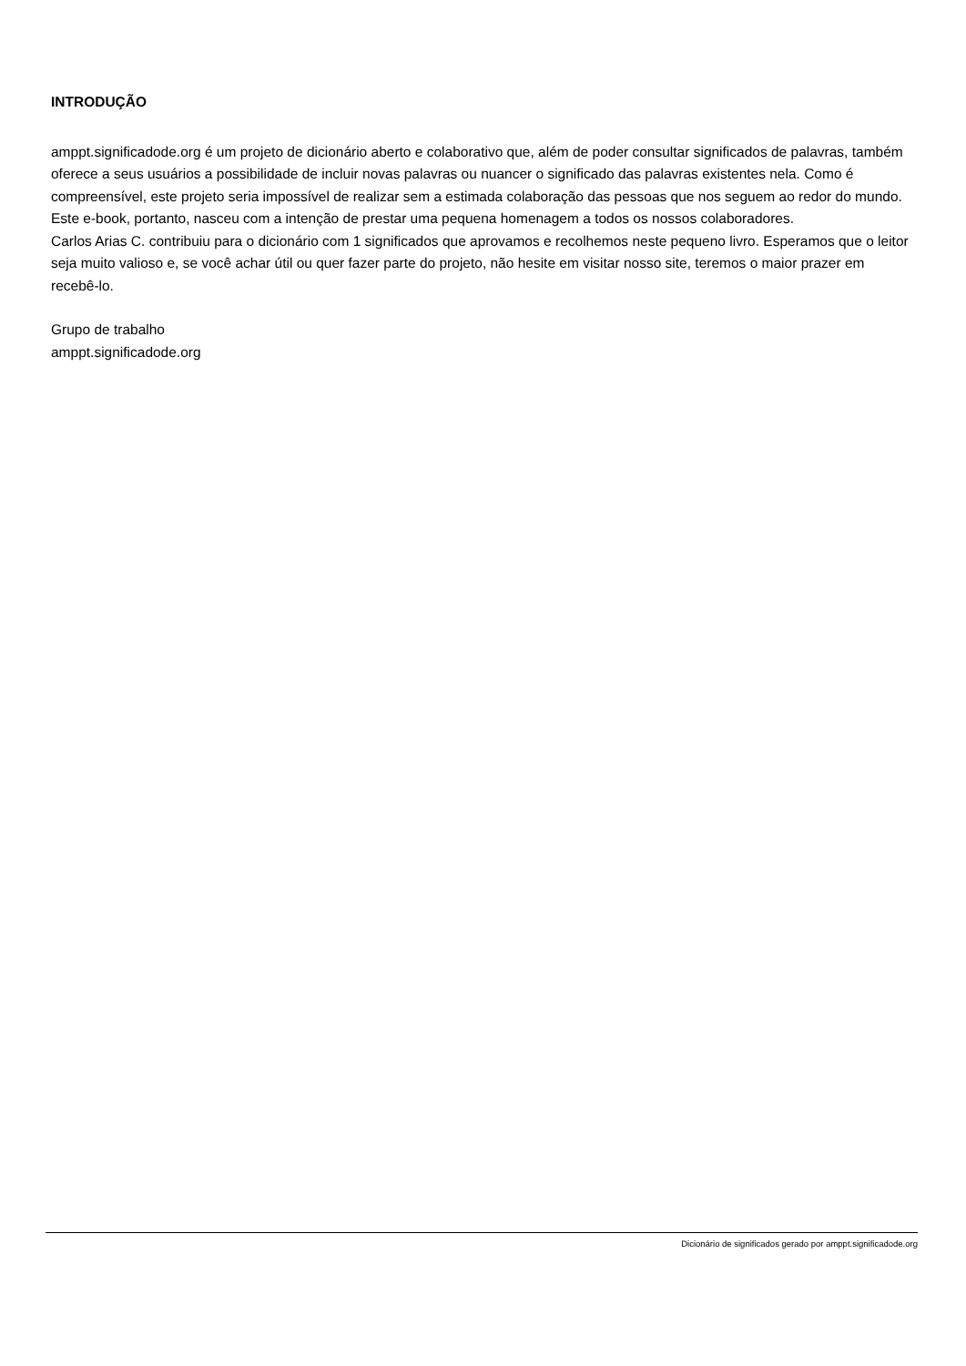INTRODUÇÃO
amppt.significadode.org é um projeto de dicionário aberto e colaborativo que, além de poder consultar significados de palavras, também oferece a seus usuários a possibilidade de incluir novas palavras ou nuancer o significado das palavras existentes nela. Como é compreensível, este projeto seria impossível de realizar sem a estimada colaboração das pessoas que nos seguem ao redor do mundo. Este e-book, portanto, nasceu com a intenção de prestar uma pequena homenagem a todos os nossos colaboradores.
Carlos Arias C. contribuiu para o dicionário com 1 significados que aprovamos e recolhemos neste pequeno livro. Esperamos que o leitor seja muito valioso e, se você achar útil ou quer fazer parte do projeto, não hesite em visitar nosso site, teremos o maior prazer em recebê-lo.
Grupo de trabalho
amppt.significadode.org
Dicionário de significados gerado por amppt.significadode.org